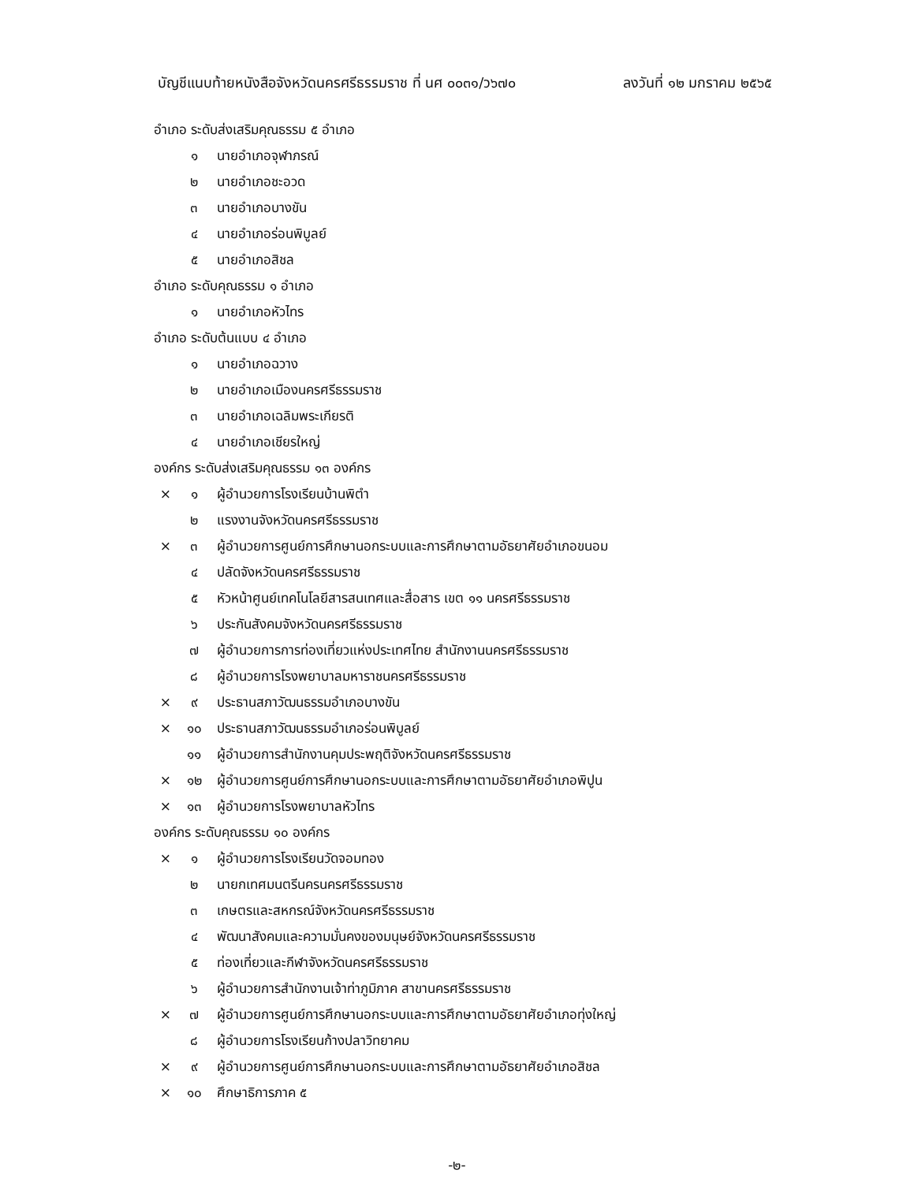บัญชีแนบท้ายหนังสือจังหวัดนครศรีธรรมราช ที่ นศ ๐๐๓๑/ว๖๗๐ ลงวันที่ ๑๒ มกราคม ๒๕๖๕
อำเภอ ระดับส่งเสริมคุณธรรม ๕ อำเภอ
๑ นายอำเภอจุฬาภรณ์
๒ นายอำเภอชะอวด
๓ นายอำเภอบางขัน
๔ นายอำเภอร่อนพิบูลย์
๕ นายอำเภอสิชล
อำเภอ ระดับคุณธรรม ๑ อำเภอ
๑ นายอำเภอหัวไทร
อำเภอ ระดับต้นแบบ ๔ อำเภอ
๑ นายอำเภอฉวาง
๒ นายอำเภอเมืองนครศรีธรรมราช
๓ นายอำเภอเฉลิมพระเกียรติ
๔ นายอำเภอเชียรใหญ่
องค์กร ระดับส่งเสริมคุณธรรม ๑๓ องค์กร
× ๑ ผู้อำนวยการโรงเรียนบ้านพิตำ
๒ แรงงานจังหวัดนครศรีธรรมราช
× ๓ ผู้อำนวยการศูนย์การศึกษานอกระบบและการศึกษาตามอัธยาศัยอำเภอขนอม
๔ ปลัดจังหวัดนครศรีธรรมราช
๕ หัวหน้าศูนย์เทคโนโลยีสารสนเทศและสื่อสาร เขต ๑๑ นครศรีธรรมราช
๖ ประกันสังคมจังหวัดนครศรีธรรมราช
๗ ผู้อำนวยการการท่องเที่ยวแห่งประเทศไทย สำนักงานนครศรีธรรมราช
๘ ผู้อำนวยการโรงพยาบาลมหาราชนครศรีธรรมราช
× ๙ ประธานสภาวัฒนธรรมอำเภอบางขัน
× ๑๐ ประธานสภาวัฒนธรรมอำเภอร่อนพิบูลย์
๑๑ ผู้อำนวยการสำนักงานคุมประพฤติจังหวัดนครศรีธรรมราช
× ๑๒ ผู้อำนวยการศูนย์การศึกษานอกระบบและการศึกษาตามอัธยาศัยอำเภอพิปูน
× ๑๓ ผู้อำนวยการโรงพยาบาลหัวไทร
องค์กร ระดับคุณธรรม ๑๐ องค์กร
× ๑ ผู้อำนวยการโรงเรียนวัดจอมทอง
๒ นายกเทศมนตรีนครนครศรีธรรมราช
๓ เกษตรและสหกรณ์จังหวัดนครศรีธรรมราช
๔ พัฒนาสังคมและความมั่นคงของมนุษย์จังหวัดนครศรีธรรมราช
๕ ท่องเที่ยวและกีฬาจังหวัดนครศรีธรรมราช
๖ ผู้อำนวยการสำนักงานเจ้าท่าภูมิภาค สาขานครศรีธรรมราช
× ๗ ผู้อำนวยการศูนย์การศึกษานอกระบบและการศึกษาตามอัธยาศัยอำเภอทุ่งใหญ่
๘ ผู้อำนวยการโรงเรียนก้างปลาวิทยาคม
× ๙ ผู้อำนวยการศูนย์การศึกษานอกระบบและการศึกษาตามอัธยาศัยอำเภอสิชล
× ๑๐ ศึกษาธิการภาค ๕
-๒-